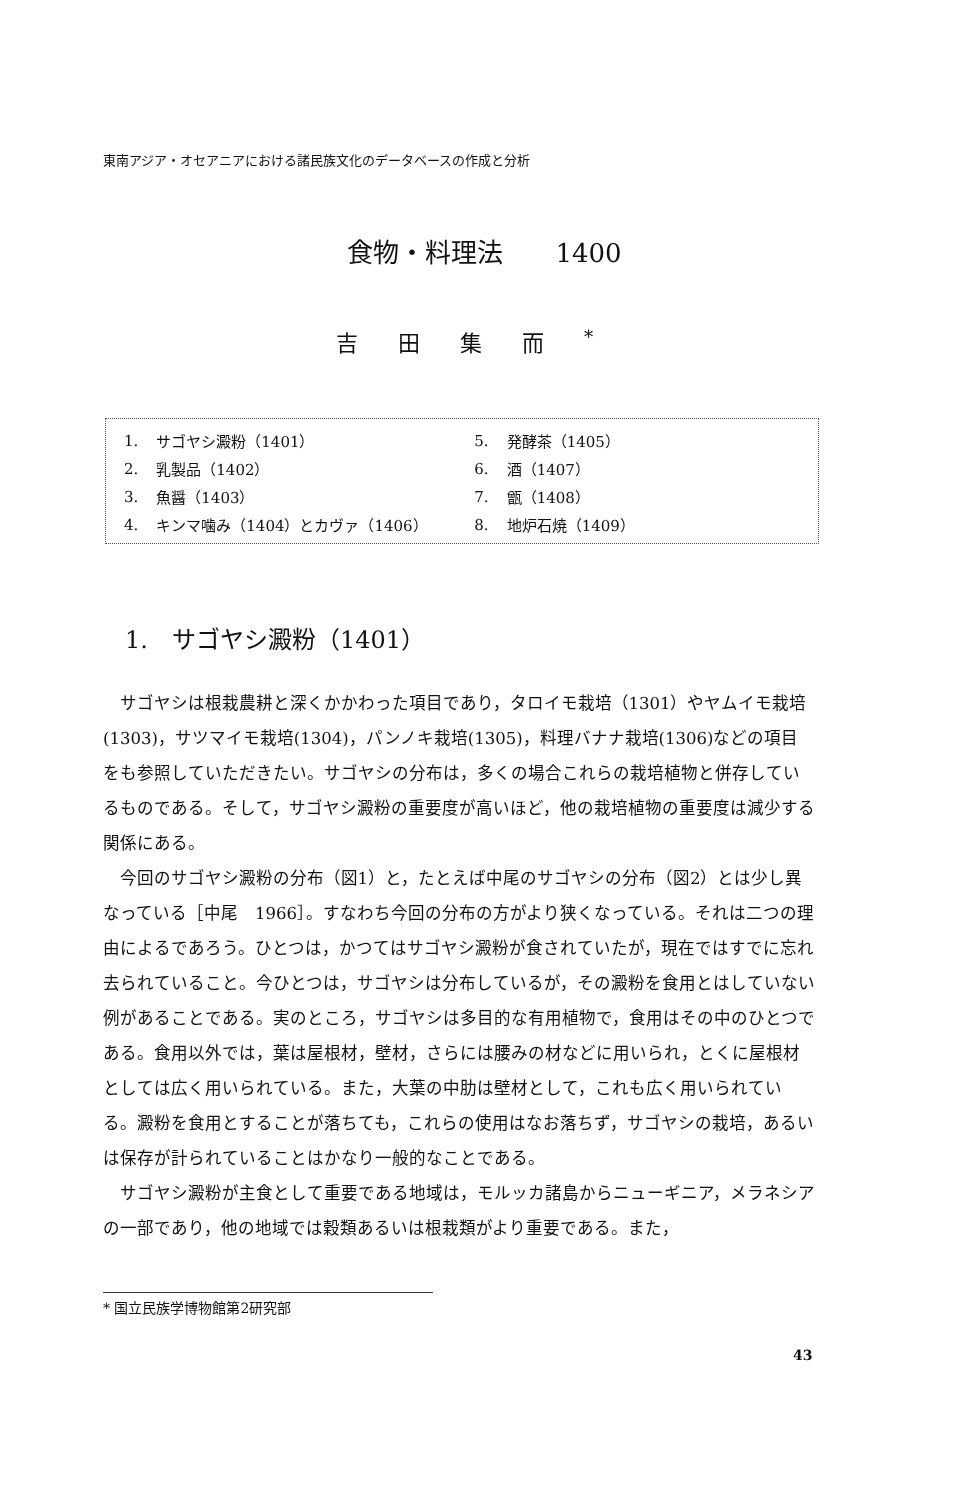東南アジア・オセアニアにおける諸民族文化のデータベースの作成と分析
食物・料理法　　1400
吉田集而<sup>*</sup>
| 1. | サゴヤシ澱粉（1401） | 5. | 発酵茶（1405） |
| 2. | 乳製品（1402） | 6. | 酒（1407） |
| 3. | 魚醤（1403） | 7. | 甑（1408） |
| 4. | キンマ噛み（1404）とカヴァ（1406） | 8. | 地炉石焼（1409） |
1.　サゴヤシ澱粉（1401）
サゴヤシは根栽農耕と深くかかわった項目であり，タロイモ栽培（1301）やヤムイモ栽培(1303)，サツマイモ栽培(1304)，パンノキ栽培(1305)，料理バナナ栽培(1306)などの項目をも参照していただきたい。サゴヤシの分布は，多くの場合これらの栽培植物と併存しているものである。そして，サゴヤシ澱粉の重要度が高いほど，他の栽培植物の重要度は減少する関係にある。
今回のサゴヤシ澱粉の分布（図1）と，たとえば中尾のサゴヤシの分布（図2）とは少し異なっている［中尾　1966］。すなわち今回の分布の方がより狭くなっている。それは二つの理由によるであろう。ひとつは，かつてはサゴヤシ澱粉が食されていたが，現在ではすでに忘れ去られていること。今ひとつは，サゴヤシは分布しているが，その澱粉を食用とはしていない例があることである。実のところ，サゴヤシは多目的な有用植物で，食用はその中のひとつである。食用以外では，葉は屋根材，壁材，さらには腰みの材などに用いられ，とくに屋根材としては広く用いられている。また，大葉の中肋は壁材として，これも広く用いられている。澱粉を食用とすることが落ちても，これらの使用はなお落ちず，サゴヤシの栽培，あるいは保存が計られていることはかなり一般的なことである。
サゴヤシ澱粉が主食として重要である地域は，モルッカ諸島からニューギニア，メラネシアの一部であり，他の地域では穀類あるいは根栽類がより重要である。また，
* 国立民族学博物館第2研究部
43